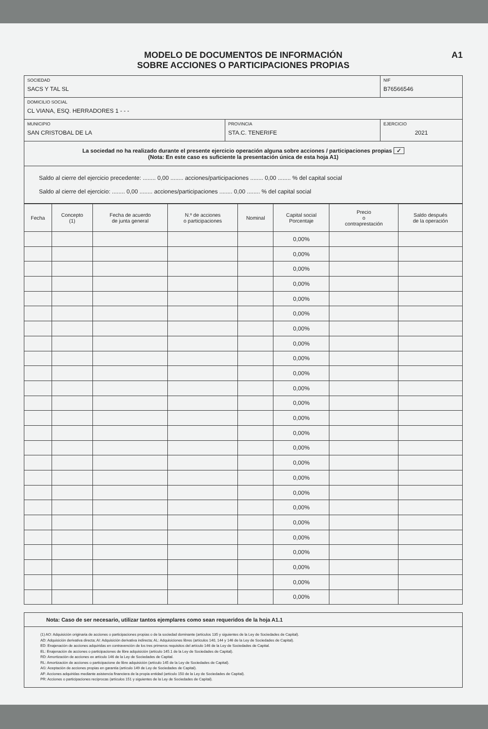MODELO DE DOCUMENTOS DE INFORMACIÓN
SOBRE ACCIONES O PARTICIPACIONES PROPIAS
A1
| SOCIEDAD SACS Y TAL SL | | NIF B76566546 |
| DOMICILIO SOCIAL CL VIANA, ESQ. HERRADORES 1 - - - | | |
| MUNICIPIO SAN CRISTOBAL DE LA | PROVINCIA STA.C. TENERIFE | EJERCICIO 2021 |
La sociedad no ha realizado durante el presente ejercicio operación alguna sobre acciones / participaciones propias ✓
(Nota: En este caso es suficiente la presentación única de esta hoja A1)
Saldo al cierre del ejercicio precedente: ........ 0,00 ........ acciones/participaciones ........ 0,00 ........ % del capital social
Saldo al cierre del ejercicio: ........ 0,00 ........ acciones/participaciones ........ 0,00 ........ % del capital social
| Fecha | Concepto (1) | Fecha de acuerdo de junta general | N.º de acciones o participaciones | Nominal | Capital social Porcentaje | Precio o contraprestación | Saldo después de la operación |
| --- | --- | --- | --- | --- | --- | --- | --- |
| | | | | | 0,00% | | |
| | | | | | 0,00% | | |
| | | | | | 0,00% | | |
| | | | | | 0,00% | | |
| | | | | | 0,00% | | |
| | | | | | 0,00% | | |
| | | | | | 0,00% | | |
| | | | | | 0,00% | | |
| | | | | | 0,00% | | |
| | | | | | 0,00% | | |
| | | | | | 0,00% | | |
| | | | | | 0,00% | | |
| | | | | | 0,00% | | |
| | | | | | 0,00% | | |
| | | | | | 0,00% | | |
| | | | | | 0,00% | | |
| | | | | | 0,00% | | |
| | | | | | 0,00% | | |
| | | | | | 0,00% | | |
| | | | | | 0,00% | | |
| | | | | | 0,00% | | |
| | | | | | 0,00% | | |
| | | | | | 0,00% | | |
| | | | | | 0,00% | | |
| | | | | | 0,00% | | |
Nota: Caso de ser necesario, utilizar tantos ejemplares como sean requeridos de la hoja A1.1
(1) AO: Adquisición originaria de acciones o participaciones propias o de la sociedad dominante (artículos 135 y siguientes de la Ley de Sociedades de Capital).
AD: Adquisición derivativa directa; AI: Adquisición derivativa indirecta; AL: Adquisiciones libres (artículos 140, 144 y 146 de la Ley de Sociedades de Capital).
ED: Enajenación de acciones adquiridas en contravención de los tres primeros requisitos del artículo 146 de la Ley de Sociedades de Capital.
EL: Enajenación de acciones o participaciones de libre adquisición (artículo 145.1 de la Ley de Sociedades de Capital).
RD: Amortización de acciones ex artículo 146 de la Ley de Sociedades de Capital.
RL: Amortización de acciones o participacione de libre adquisición (artículo 145 de la Ley de Sociedades de Capital).
AG: Aceptación de acciones propias en garantía (artículo 149 de Ley de Sociedades de Capital).
AF: Acciones adquiridas mediante asistencia financiera de la propia entidad (artículo 150 de la Ley de Sociedades de Capital).
PR: Acciones o participaciones recíprocas (artículos 151 y siguientes de la Ley de Sociedades de Capital).